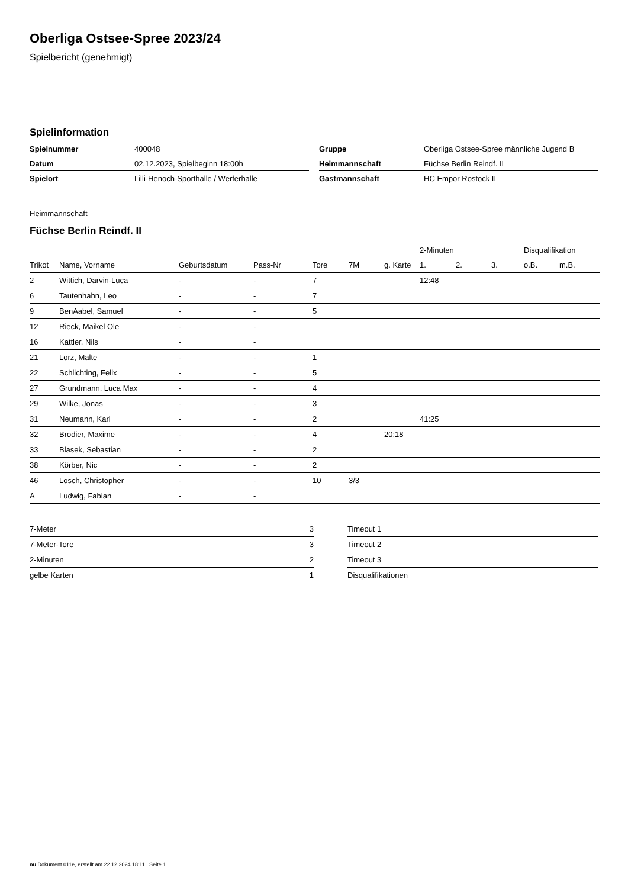Oberliga Ostsee-Spree 2023/24
Spielbericht (genehmigt)
Spielinformation
| Spielnummer | 400048 |
| Datum | 02.12.2023, Spielbeginn 18:00h |
| Spielort | Lilli-Henoch-Sporthalle / Werferhalle |
| Gruppe | Oberliga Ostsee-Spree männliche Jugend B |
| Heimmannschaft | Füchse Berlin Reindf. II |
| Gastmannschaft | HC Empor Rostock II |
Heimmannschaft
Füchse Berlin Reindf. II
| | | | | | | | 2-Minuten | | | Disqualifikation | |
| --- | --- | --- | --- | --- | --- | --- | --- | --- | --- | --- | --- |
| Trikot | Name, Vorname | Geburtsdatum | Pass-Nr | Tore | 7M | g. Karte | 1. | 2. | 3. | o.B. | m.B. |
| 2 | Wittich, Darvin-Luca | - | - | 7 | | | 12:48 | | | | |
| 6 | Tautenhahn, Leo | - | - | 7 | | | | | | | |
| 9 | BenAabel, Samuel | - | - | 5 | | | | | | | |
| 12 | Rieck, Maikel Ole | - | - | | | | | | | | |
| 16 | Kattler, Nils | - | - | | | | | | | | |
| 21 | Lorz, Malte | - | - | 1 | | | | | | | |
| 22 | Schlichting, Felix | - | - | 5 | | | | | | | |
| 27 | Grundmann, Luca Max | - | - | 4 | | | | | | | |
| 29 | Wilke, Jonas | - | - | 3 | | | | | | | |
| 31 | Neumann, Karl | - | - | 2 | | | 41:25 | | | | |
| 32 | Brodier, Maxime | - | - | 4 | | 20:18 | | | | | |
| 33 | Blasek, Sebastian | - | - | 2 | | | | | | | |
| 38 | Körber, Nic | - | - | 2 | | | | | | | |
| 46 | Losch, Christopher | - | - | 10 | 3/3 | | | | | | |
| A | Ludwig, Fabian | - | - | | | | | | | | |
| 7-Meter | 3 |
| 7-Meter-Tore | 3 |
| 2-Minuten | 2 |
| gelbe Karten | 1 |
| Timeout 1 |
| Timeout 2 |
| Timeout 3 |
| Disqualifikationen |
nu.Dokument 011e, erstellt am 22.12.2024 18:11 | Seite 1